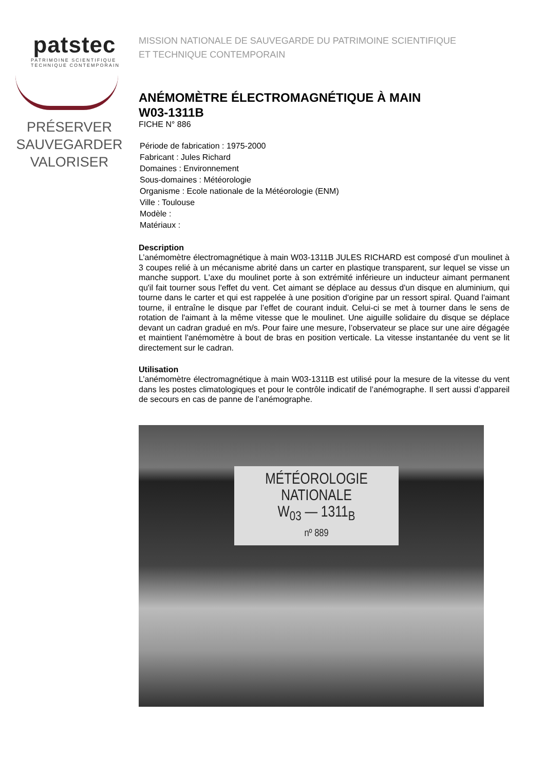patstec
PATRIMOINE SCIENTIFIQUE
TECHNIQUE CONTEMPORAIN
PRÉSERVER
SAUVEGARDER
VALORISER
MISSION NATIONALE DE SAUVEGARDE DU PATRIMOINE SCIENTIFIQUE
ET TECHNIQUE CONTEMPORAIN
ANÉMOMÈTRE ÉLECTROMAGNÉTIQUE À MAIN
W03-1311B
FICHE N° 886
Période de fabrication : 1975-2000
Fabricant : Jules Richard
Domaines : Environnement
Sous-domaines : Météorologie
Organisme : Ecole nationale de la Météorologie (ENM)
Ville : Toulouse
Modèle :
Matériaux :
Description
L’anémomètre électromagnétique à main W03-1311B JULES RICHARD est composé d’un moulinet à 3 coupes relié à un mécanisme abrité dans un carter en plastique transparent, sur lequel se visse un manche support. L'axe du moulinet porte à son extrémité inférieure un inducteur aimant permanent qu'il fait tourner sous l'effet du vent. Cet aimant se déplace au dessus d'un disque en aluminium, qui tourne dans le carter et qui est rappelée à une position d'origine par un ressort spiral. Quand l'aimant tourne, il entraîne le disque par l’effet de courant induit. Celui-ci se met à tourner dans le sens de rotation de l'aimant à la même vitesse que le moulinet. Une aiguille solidaire du disque se déplace devant un cadran gradué en m/s. Pour faire une mesure, l’observateur se place sur une aire dégagée et maintient l'anémomètre à bout de bras en position verticale. La vitesse instantanée du vent se lit directement sur le cadran.
Utilisation
L’anémomètre électromagnétique à main W03-1311B est utilisé pour la mesure de la vitesse du vent dans les postes climatologiques et pour le contrôle indicatif de l’anémographe. Il sert aussi d’appareil de secours en cas de panne de l’anémographe.
MÉTÉOROLOGIE
NATIONALE
W<sub>03</sub> — 1311<sub>B</sub>
nº 889